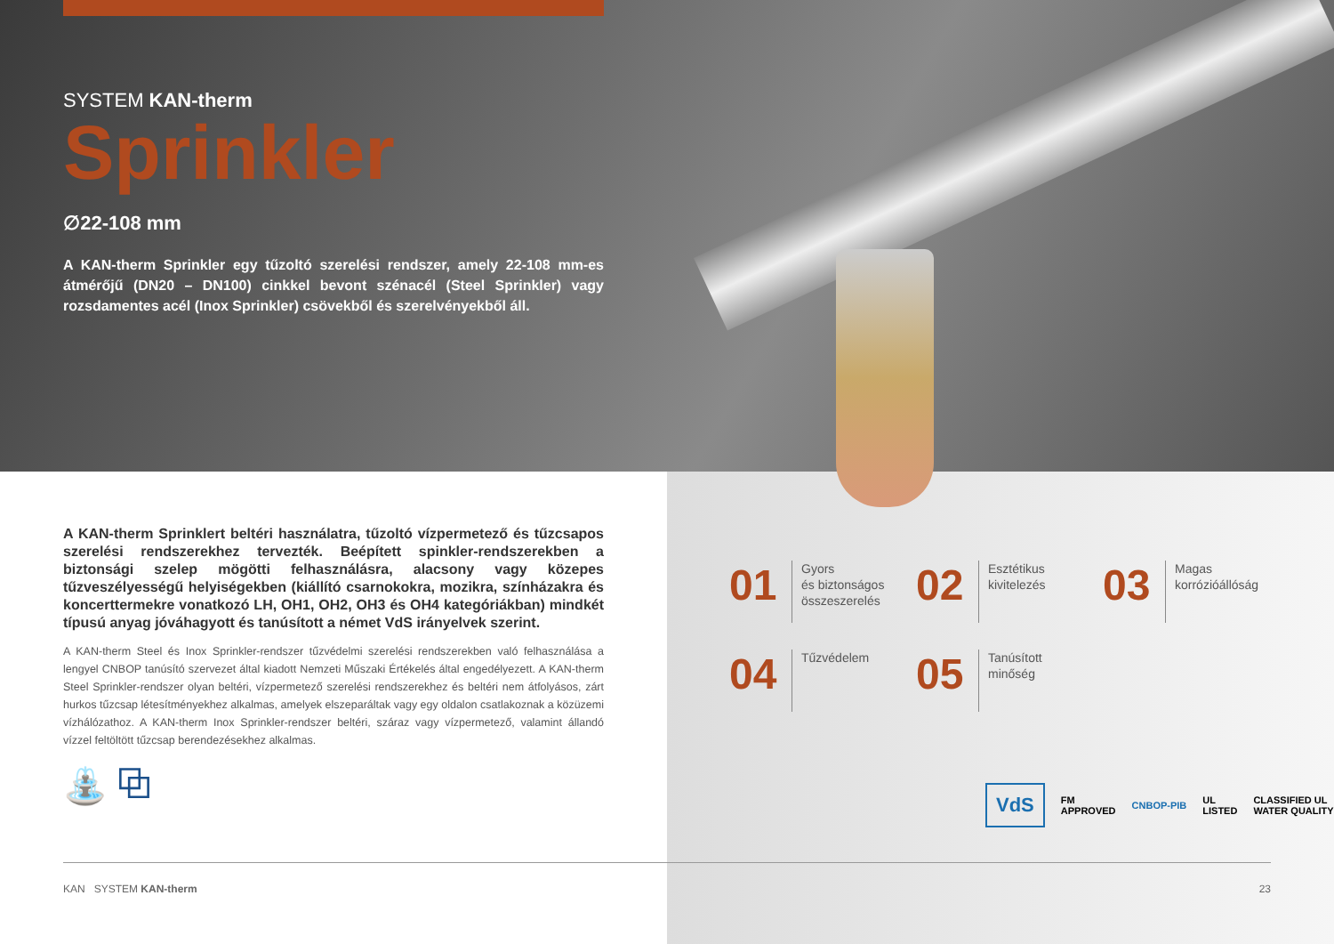SYSTEM KAN-therm
Sprinkler
∅22-108 mm
A KAN-therm Sprinkler egy tűzoltó szerelési rendszer, amely 22-108 mm-es átmérőjű (DN20 – DN100) cinkkel bevont szénacél (Steel Sprinkler) vagy rozsdamentes acél (Inox Sprinkler) csövekből és szerelvényekből áll.
A KAN-therm Sprinklert beltéri használatra, tűzoltó vízpermetező és tűzcsapos szerelési rendszerekhez tervezték. Beépített spinkler-rendszerekben a biztonsági szelep mögötti felhasználásra, alacsony vagy közepes tűzveszélyességű helyiségekben (kiállító csarnokokra, mozikra, színházakra és koncerttermekre vonatkozó LH, OH1, OH2, OH3 és OH4 kategóriákban) mindkét típusú anyag jóváhagyott és tanúsított a német VdS irányelvek szerint.
A KAN-therm Steel és Inox Sprinkler-rendszer tűzvédelmi szerelési rendszerekben való felhasználása a lengyel CNBOP tanúsító szervezet által kiadott Nemzeti Műszaki Értékelés által engedélyezett. A KAN-therm Steel Sprinkler-rendszer olyan beltéri, vízpermetező szerelési rendszerekhez és beltéri nem átfolyásos, zárt hurkos tűzcsap létesítményekhez alkalmas, amelyek elszeparáltak vagy egy oldalon csatlakoznak a közüzemi vízhálózathoz. A KAN-therm Inox Sprinkler-rendszer beltéri, száraz vagy vízpermetező, valamint állandó vízzel feltöltött tűzcsap berendezésekhez alkalmas.
⛲ ⧉
01
Gyors
és biztonságos
összeszerelés
02
Esztétikus
kivitelezés
03
Magas
korrózióállóság
04
Tűzvédelem
05
Tanúsított
minőség
VdS
FM
APPROVED
CNBOP-PIB
UL
LISTED
CLASSIFIED UL
WATER QUALITY
KAN SYSTEM KAN-therm 23